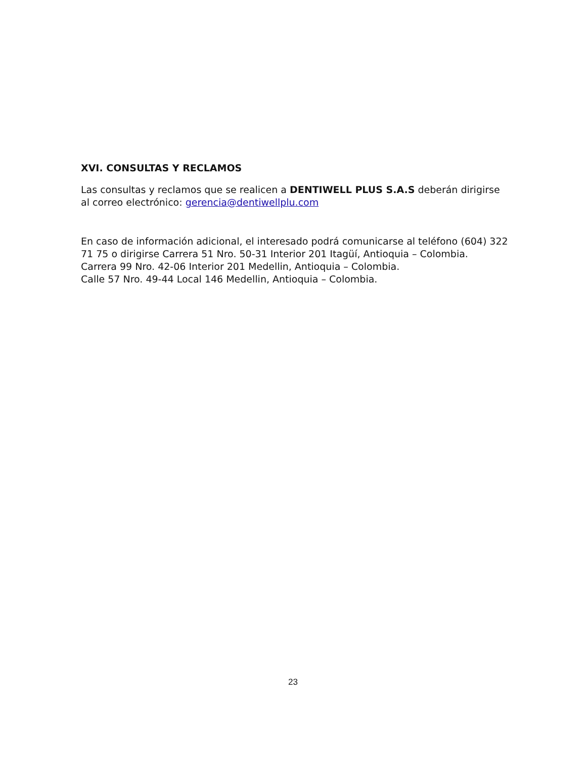XVI. CONSULTAS Y RECLAMOS
Las consultas y reclamos que se realicen a DENTIWELL PLUS S.A.S deberán dirigirse al correo electrónico: gerencia@dentiwellplu.com
En caso de información adicional, el interesado podrá comunicarse al teléfono (604) 322 71 75 o dirigirse Carrera 51 Nro. 50-31 Interior 201 Itagüí, Antioquia – Colombia.
Carrera 99 Nro. 42-06 Interior 201 Medellin, Antioquia – Colombia.
Calle 57 Nro. 49-44 Local 146 Medellin, Antioquia – Colombia.
23